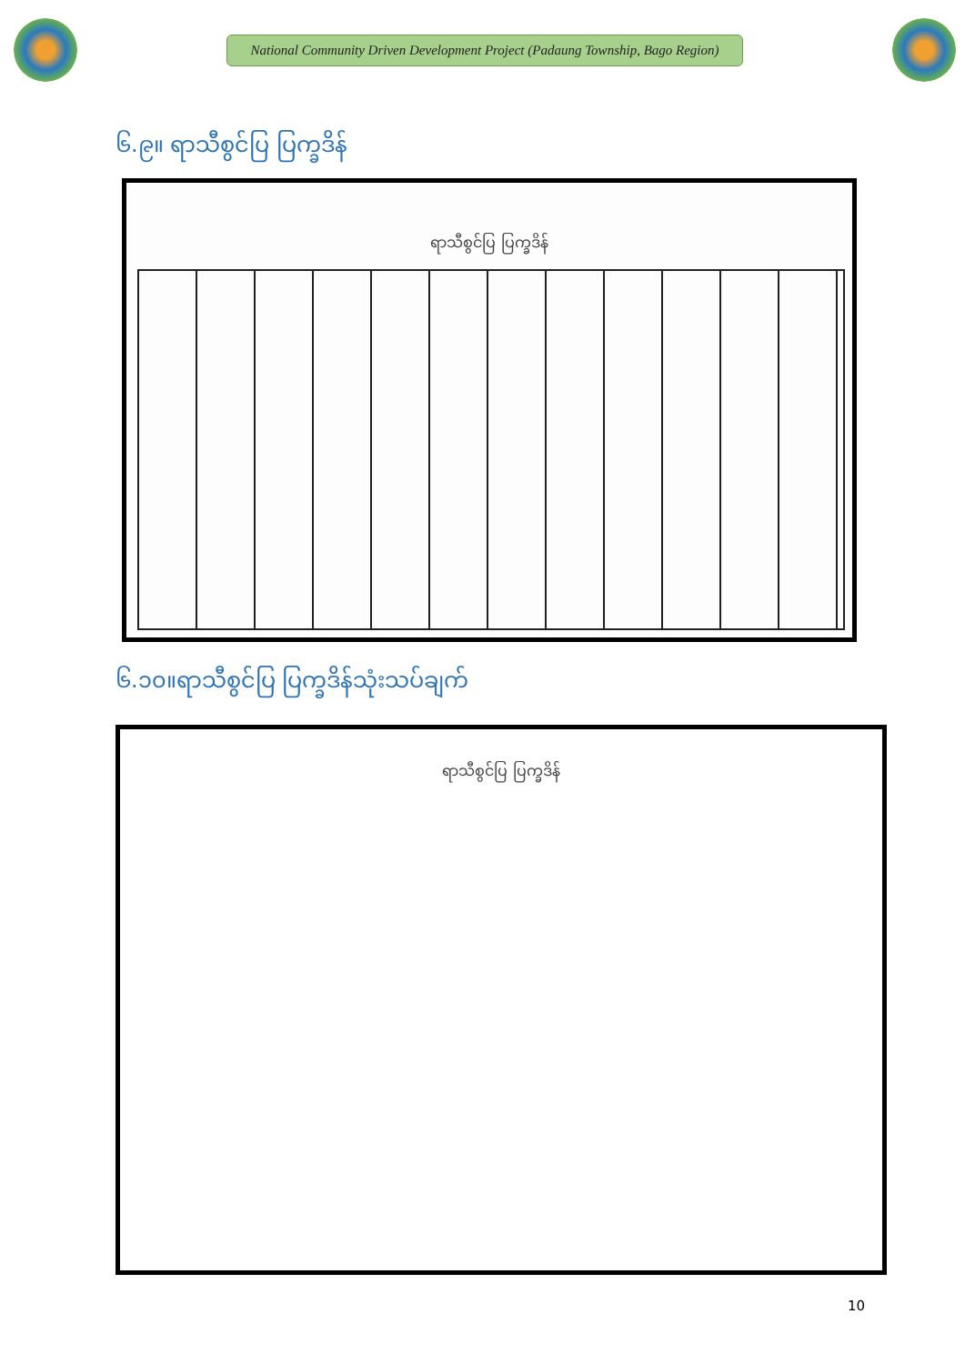National Community Driven Development Project (Padaung Township, Bago Region)
၆.၉။ ရာသီစွင်ပြ ပြက္ခဒိန်
ရာသီစွင်ပြ ပြက္ခဒိန်
၆.၁၀။ရာသီစွင်ပြ ပြက္ခဒိန်သုံးသပ်ချက်
ရာသီစွင်ပြ ပြက္ခဒိန်
10